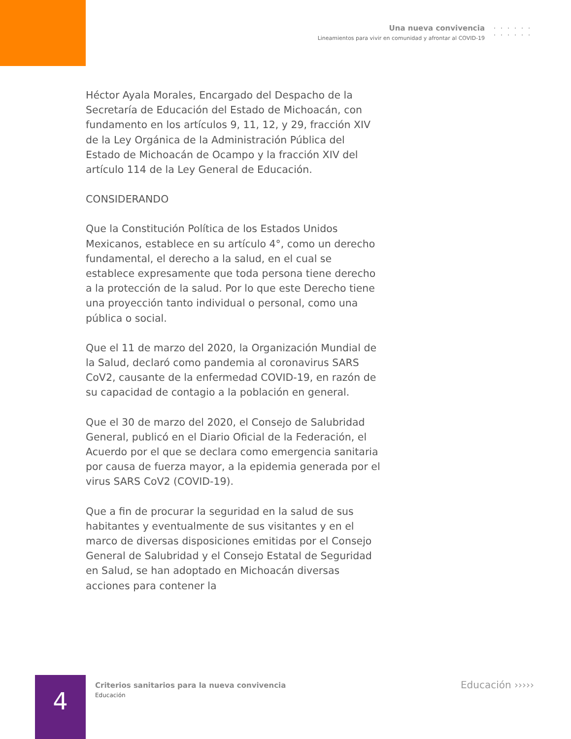Una nueva convivencia
Lineamientos para vivir en comunidad y afrontar al COVID-19
Héctor Ayala Morales, Encargado del Despacho de la Secretaría de Educación del Estado de Michoacán, con fundamento en los artículos 9, 11, 12, y 29, fracción XIV de la Ley Orgánica de la Administración Pública del Estado de Michoacán de Ocampo y la fracción XIV del artículo 114 de la Ley General de Educación.
CONSIDERANDO
Que la Constitución Política de los Estados Unidos Mexicanos, establece en su artículo 4°, como un derecho fundamental, el derecho a la salud, en el cual se establece expresamente que toda persona tiene derecho a la protección de la salud. Por lo que este Derecho tiene una proyección tanto individual o personal, como una pública o social.
Que el 11 de marzo del 2020, la Organización Mundial de la Salud, declaró como pandemia al coronavirus SARS CoV2, causante de la enfermedad COVID-19, en razón de su capacidad de contagio a la población en general.
Que el 30 de marzo del 2020, el Consejo de Salubridad General, publicó en el Diario Oficial de la Federación, el Acuerdo por el que se declara como emergencia sanitaria por causa de fuerza mayor, a la epidemia generada por el virus SARS CoV2 (COVID-19).
Que a fin de procurar la seguridad en la salud de sus habitantes y eventualmente de sus visitantes y en el marco de diversas disposiciones emitidas por el Consejo General de Salubridad y el Consejo Estatal de Seguridad en Salud, se han adoptado en Michoacán diversas acciones para contener la
4
Criterios sanitarios para la nueva convivencia
Educación
Educación ›››››